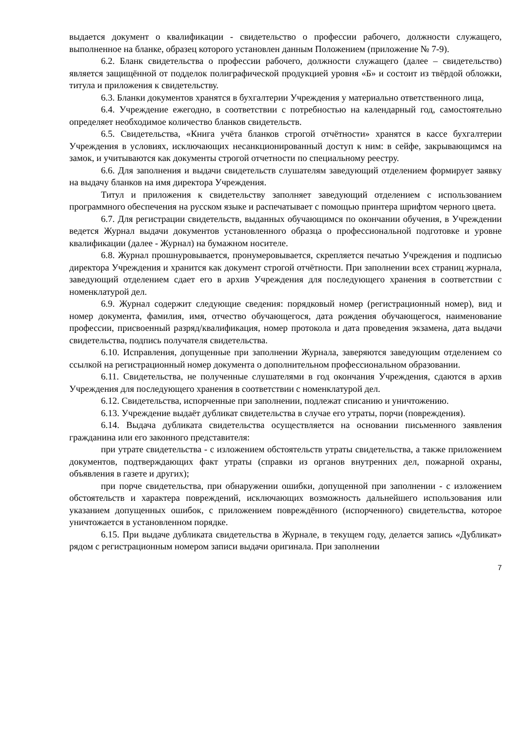выдается документ о квалификации - свидетельство о профессии рабочего, должности служащего, выполненное на бланке, образец которого установлен данным Положением (приложение № 7-9).
6.2. Бланк свидетельства о профессии рабочего, должности служащего (далее – свидетельство) является защищённой от подделок полиграфической продукцией уровня «Б» и состоит из твёрдой обложки, титула и приложения к свидетельству.
6.3. Бланки документов хранятся в бухгалтерии Учреждения у материально ответственного лица,
6.4. Учреждение ежегодно, в соответствии с потребностью на календарный год, самостоятельно определяет необходимое количество бланков свидетельств.
6.5. Свидетельства, «Книга учёта бланков строгой отчётности» хранятся в кассе бухгалтерии Учреждения в условиях, исключающих несанкционированный доступ к ним: в сейфе, закрывающимся на замок, и учитываются как документы строгой отчетности по специальному реестру.
6.6. Для заполнения и выдачи свидетельств слушателям заведующий отделением формирует заявку на выдачу бланков на имя директора Учреждения.
Титул и приложения к свидетельству заполняет заведующий отделением с использованием программного обеспечения на русском языке и распечатывает с помощью принтера шрифтом черного цвета.
6.7. Для регистрации свидетельств, выданных обучающимся по окончании обучения, в Учреждении ведется Журнал выдачи документов установленного образца о профессиональной подготовке и уровне квалификации (далее - Журнал) на бумажном носителе.
6.8. Журнал прошнуровывается, пронумеровывается, скрепляется печатью Учреждения и подписью директора Учреждения и хранится как документ строгой отчётности. При заполнении всех страниц журнала, заведующий отделением сдает его в архив Учреждения для последующего хранения в соответствии с номенклатурой дел.
6.9. Журнал содержит следующие сведения: порядковый номер (регистрационный номер), вид и номер документа, фамилия, имя, отчество обучающегося, дата рождения обучающегося, наименование профессии, присвоенный разряд/квалификация, номер протокола и дата проведения экзамена, дата выдачи свидетельства, подпись получателя свидетельства.
6.10. Исправления, допущенные при заполнении Журнала, заверяются заведующим отделением со ссылкой на регистрационный номер документа о дополнительном профессиональном образовании.
6.11. Свидетельства, не полученные слушателями в год окончания Учреждения, сдаются в архив Учреждения для последующего хранения в соответствии с номенклатурой дел.
6.12. Свидетельства, испорченные при заполнении, подлежат списанию и уничтожению.
6.13. Учреждение выдаёт дубликат свидетельства в случае его утраты, порчи (повреждения).
6.14. Выдача дубликата свидетельства осуществляется на основании письменного заявления гражданина или его законного представителя:
при утрате свидетельства - с изложением обстоятельств утраты свидетельства, а также приложением документов, подтверждающих факт утраты (справки из органов внутренних дел, пожарной охраны, объявления в газете и других);
при порче свидетельства, при обнаружении ошибки, допущенной при заполнении - с изложением обстоятельств и характера повреждений, исключающих возможность дальнейшего использования или указанием допущенных ошибок, с приложением повреждённого (испорченного) свидетельства, которое уничтожается в установленном порядке.
6.15. При выдаче дубликата свидетельства в Журнале, в текущем году, делается запись «Дубликат» рядом с регистрационным номером записи выдачи оригинала. При заполнении
7